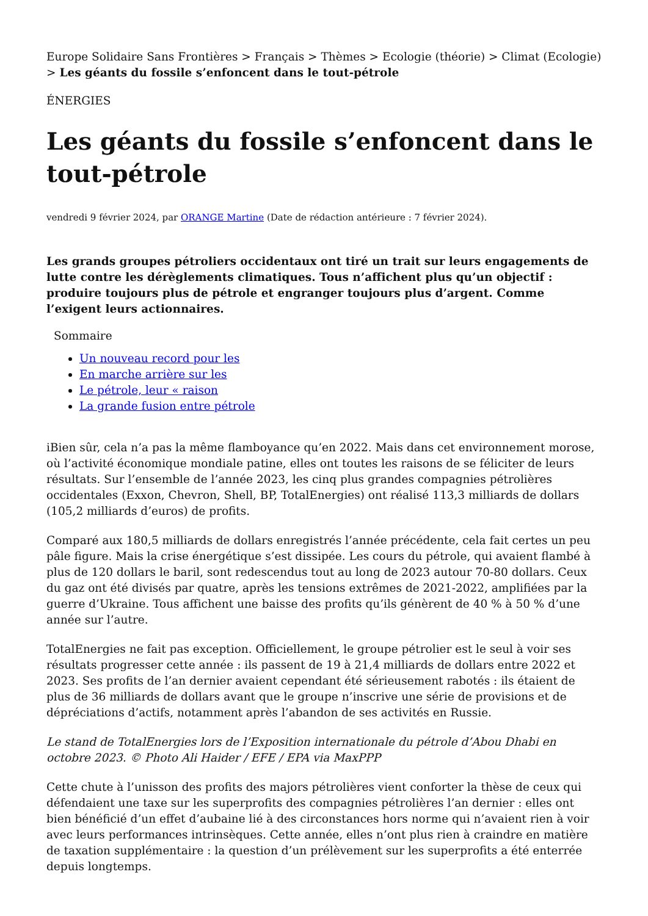Europe Solidaire Sans Frontières > Français > Thèmes > Ecologie (théorie) > Climat (Ecologie) > Les géants du fossile s’enfoncent dans le tout-pétrole
ÉNERGIES
Les géants du fossile s’enfoncent dans le tout-pétrole
vendredi 9 février 2024, par ORANGE Martine (Date de rédaction antérieure : 7 février 2024).
Les grands groupes pétroliers occidentaux ont tiré un trait sur leurs engagements de lutte contre les dérèglements climatiques. Tous n’affichent plus qu’un objectif : produire toujours plus de pétrole et engranger toujours plus d’argent. Comme l’exigent leurs actionnaires.
Sommaire
Un nouveau record pour les
En marche arrière sur les
Le pétrole, leur « raison
La grande fusion entre pétrole
iBien sûr, cela n’a pas la même flamboyance qu’en 2022. Mais dans cet environnement morose, où l’activité économique mondiale patine, elles ont toutes les raisons de se féliciter de leurs résultats. Sur l’ensemble de l’année 2023, les cinq plus grandes compagnies pétrolières occidentales (Exxon, Chevron, Shell, BP, TotalEnergies) ont réalisé 113,3 milliards de dollars (105,2 milliards d’euros) de profits.
Comparé aux 180,5 milliards de dollars enregistrés l’année précédente, cela fait certes un peu pâle figure. Mais la crise énergétique s’est dissipée. Les cours du pétrole, qui avaient flambé à plus de 120 dollars le baril, sont redescendus tout au long de 2023 autour 70-80 dollars. Ceux du gaz ont été divisés par quatre, après les tensions extrêmes de 2021-2022, amplifiées par la guerre d’Ukraine. Tous affichent une baisse des profits qu’ils génèrent de 40 % à 50 % d’une année sur l’autre.
TotalEnergies ne fait pas exception. Officiellement, le groupe pétrolier est le seul à voir ses résultats progresser cette année : ils passent de 19 à 21,4 milliards de dollars entre 2022 et 2023. Ses profits de l’an dernier avaient cependant été sérieusement rabotés : ils étaient de plus de 36 milliards de dollars avant que le groupe n’inscrive une série de provisions et de dépréciations d’actifs, notamment après l’abandon de ses activités en Russie.
Le stand de TotalEnergies lors de l’Exposition internationale du pétrole d’Abou Dhabi en octobre 2023. © Photo Ali Haider / EFE / EPA via MaxPPP
Cette chute à l’unisson des profits des majors pétrolières vient conforter la thèse de ceux qui défendaient une taxe sur les superprofits des compagnies pétrolières l’an dernier : elles ont bien bénéficié d’un effet d’aubaine lié à des circonstances hors norme qui n’avaient rien à voir avec leurs performances intrinsèques. Cette année, elles n’ont plus rien à craindre en matière de taxation supplémentaire : la question d’un prélèvement sur les superprofits a été enterrée depuis longtemps.